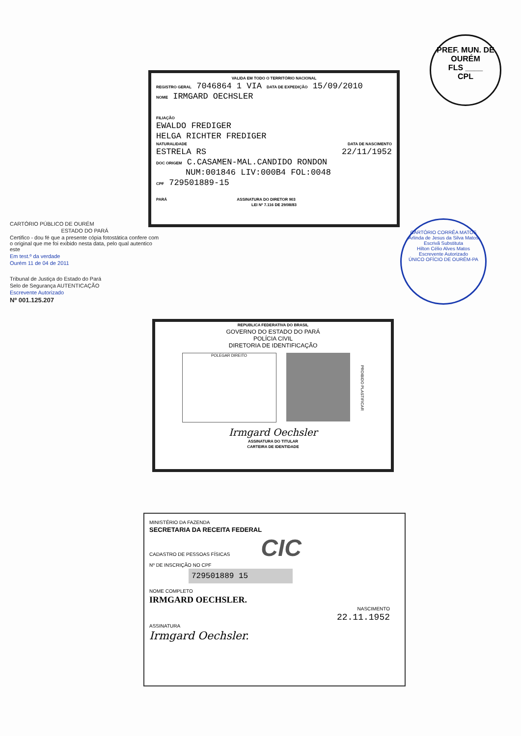PREF. MUN. DE OURÉM
FLS ____
CPL
VALIDA EM TODO O TERRITÓRIO NACIONAL
REGISTRO GERAL 7046864 1 VIA DATA DE EXPEDIÇÃO 15/09/2010
NOME IRMGARD OECHSLER
FILIAÇÃO
EWALDO FREDIGER
HELGA RICHTER FREDIGER
NATURALIDADE DATA DE NASCIMENTO
ESTRELA RS 22/11/1952
DOC ORIGEM C.CASAMEN-MAL.CANDIDO RONDON
NUM:001846 LIV:000B4 FOL:0048
CPF 729501889-15
PARÁ ASSINATURA DO DIRETOR 903
LEI Nº 7.116 DE 29/08/83
CARTÓRIO PÚBLICO DE OURÉM
ESTADO DO PARÁ
Certifico - dou fé que a presente cópia fotostática confere com o original que me foi exibido nesta data, pelo qual autentico este
Em test.º da verdade
Ourém 11 de 04 de 2011
Tribunal de Justiça do Estado do Pará
Selo de Segurança AUTENTICAÇÃO
Escrevente Autorizado
Nº 001.125.207
CARTÓRIO CORRÊA MATOS
Arlinda de Jesus da Silva Matos
Escrivã Substituta
Hilton Célio Alves Matos
Escrevente Autorizado
ÚNICO OFÍCIO DE OURÉM-PA
REPUBLICA FEDERATIVA DO BRASIL
GOVERNO DO ESTADO DO PARÁ
POLÍCIA CIVIL
DIRETORIA DE IDENTIFICAÇÃO
POLEGAR DIREITO
PROIBIDO PLASTIFICAR
Irmgard Oechsler
ASSINATURA DO TITULAR
CARTEIRA DE IDENTIDADE
MINISTÉRIO DA FAZENDA
SECRETARIA DA RECEITA FEDERAL
CADASTRO DE PESSOAS FÍSICAS CIC
Nº DE INSCRIÇÃO NO CPF
729501889 15
NOME COMPLETO
IRMGARD OECHSLER.
NASCIMENTO
22.11.1952
ASSINATURA
Irmgard Oechsler.